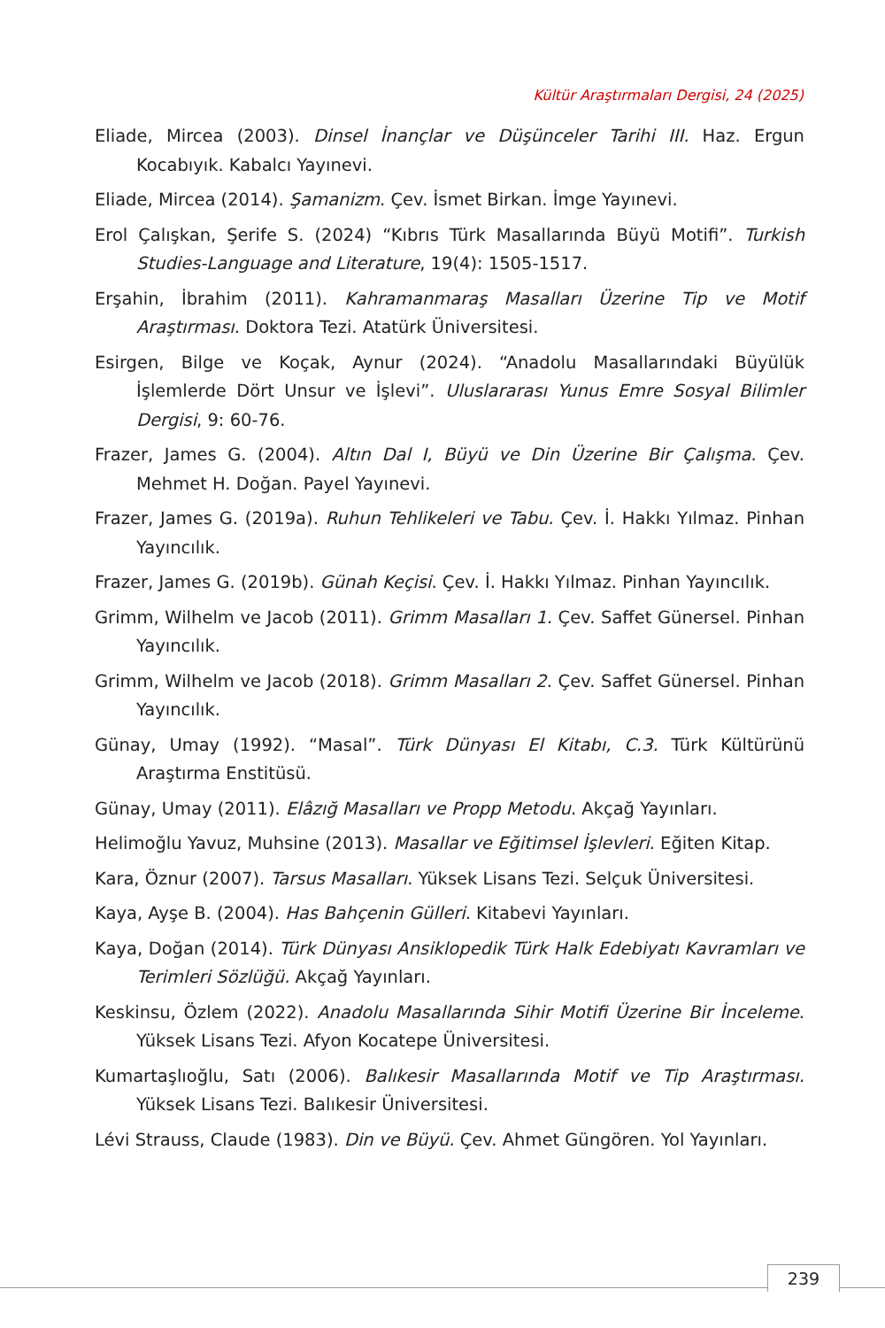Kültür Araştırmaları Dergisi, 24 (2025)
Eliade, Mircea (2003). Dinsel İnançlar ve Düşünceler Tarihi III. Haz. Ergun Kocabıyık. Kabalcı Yayınevi.
Eliade, Mircea (2014). Şamanizm. Çev. İsmet Birkan. İmge Yayınevi.
Erol Çalışkan, Şerife S. (2024) “Kıbrıs Türk Masallarında Büyü Motifi”. Turkish Studies-Language and Literature, 19(4): 1505-1517.
Erşahin, İbrahim (2011). Kahramanmaraş Masalları Üzerine Tip ve Motif Araştırması. Doktora Tezi. Atatürk Üniversitesi.
Esirgen, Bilge ve Koçak, Aynur (2024). “Anadolu Masallarındaki Büyülük İşlemlerde Dört Unsur ve İşlevi”. Uluslararası Yunus Emre Sosyal Bilimler Dergisi, 9: 60-76.
Frazer, James G. (2004). Altın Dal I, Büyü ve Din Üzerine Bir Çalışma. Çev. Mehmet H. Doğan. Payel Yayınevi.
Frazer, James G. (2019a). Ruhun Tehlikeleri ve Tabu. Çev. İ. Hakkı Yılmaz. Pinhan Yayıncılık.
Frazer, James G. (2019b). Günah Keçisi. Çev. İ. Hakkı Yılmaz. Pinhan Yayıncılık.
Grimm, Wilhelm ve Jacob (2011). Grimm Masalları 1. Çev. Saffet Günersel. Pinhan Yayıncılık.
Grimm, Wilhelm ve Jacob (2018). Grimm Masalları 2. Çev. Saffet Günersel. Pinhan Yayıncılık.
Günay, Umay (1992). “Masal”. Türk Dünyası El Kitabı, C.3. Türk Kültürünü Araştırma Enstitüsü.
Günay, Umay (2011). Elâzığ Masalları ve Propp Metodu. Akçağ Yayınları.
Helimoğlu Yavuz, Muhsine (2013). Masallar ve Eğitimsel İşlevleri. Eğiten Kitap.
Kara, Öznur (2007). Tarsus Masalları. Yüksek Lisans Tezi. Selçuk Üniversitesi.
Kaya, Ayşe B. (2004). Has Bahçenin Gülleri. Kitabevi Yayınları.
Kaya, Doğan (2014). Türk Dünyası Ansiklopedik Türk Halk Edebiyatı Kavramları ve Terimleri Sözlüğü. Akçağ Yayınları.
Keskinsu, Özlem (2022). Anadolu Masallarında Sihir Motifi Üzerine Bir İnceleme. Yüksek Lisans Tezi. Afyon Kocatepe Üniversitesi.
Kumartaşlıoğlu, Satı (2006). Balıkesir Masallarında Motif ve Tip Araştırması. Yüksek Lisans Tezi. Balıkesir Üniversitesi.
Lévi Strauss, Claude (1983). Din ve Büyü. Çev. Ahmet Güngören. Yol Yayınları.
239